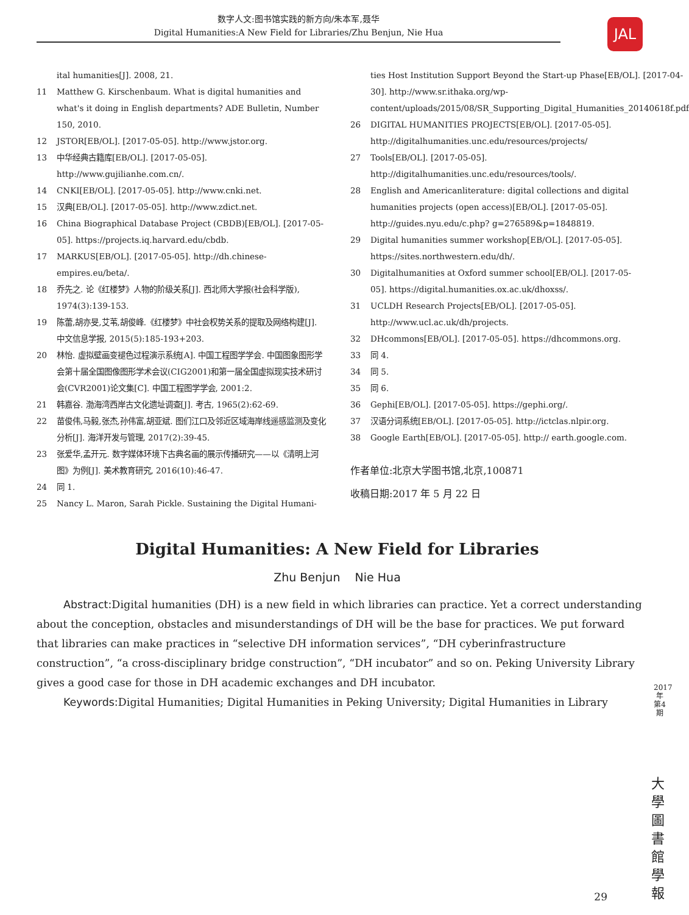数字人文:图书馆实践的新方向/朱本军,聂华
Digital Humanities:A New Field for Libraries/Zhu Benjun, Nie Hua
JAL
ital humanities[J]. 2008, 21.
11 Matthew G. Kirschenbaum. What is digital humanities and what's it doing in English departments? ADE Bulletin, Number 150, 2010.
12 JSTOR[EB/OL]. [2017-05-05]. http://www.jstor.org.
13 中华经典古籍库[EB/OL]. [2017-05-05]. http://www.gujilianhe.com.cn/.
14 CNKI[EB/OL]. [2017-05-05]. http://www.cnki.net.
15 汉典[EB/OL]. [2017-05-05]. http://www.zdict.net.
16 China Biographical Database Project (CBDB)[EB/OL]. [2017-05-05]. https://projects.iq.harvard.edu/cbdb.
17 MARKUS[EB/OL]. [2017-05-05]. http://dh.chinese-empires.eu/beta/.
18 乔先之. 论《红楼梦》人物的阶级关系[J]. 西北师大学报(社会科学版), 1974(3):139-153.
19 陈蕾,胡亦旻,艾苇,胡俊峰.《红楼梦》中社会权势关系的提取及网络构建[J]. 中文信息学报, 2015(5):185-193+203.
20 林怡. 虚拟壁画变褪色过程演示系统[A]. 中国工程图学学会. 中国图象图形学会第十届全国图像图形学术会议(CIG2001)和第一届全国虚拟现实技术研讨会(CVR2001)论文集[C]. 中国工程图学学会, 2001:2.
21 韩嘉谷. 渤海湾西岸古文化遗址调查[J]. 考古, 1965(2):62-69.
22 苗俊伟,马毅,张杰,孙伟富,胡亚斌. 图们江口及邻近区域海岸线遥感监测及变化分析[J]. 海洋开发与管理, 2017(2):39-45.
23 张爱华,孟开元. 数字媒体环境下古典名画的展示传播研究——以《清明上河图》为例[J]. 美术教育研究, 2016(10):46-47.
24 同 1.
25 Nancy L. Maron, Sarah Pickle. Sustaining the Digital Humani-
ties Host Institution Support Beyond the Start-up Phase[EB/OL]. [2017-04-30]. http://www.sr.ithaka.org/wp-content/uploads/2015/08/SR_Supporting_Digital_Humanities_20140618f.pdf
26 DIGITAL HUMANITIES PROJECTS[EB/OL]. [2017-05-05]. http://digitalhumanities.unc.edu/resources/projects/
27 Tools[EB/OL]. [2017-05-05]. http://digitalhumanities.unc.edu/resources/tools/.
28 English and Americanliterature: digital collections and digital humanities projects (open access)[EB/OL]. [2017-05-05]. http://guides.nyu.edu/c.php? g=276589&p=1848819.
29 Digital humanities summer workshop[EB/OL]. [2017-05-05]. https://sites.northwestern.edu/dh/.
30 Digitalhumanities at Oxford summer school[EB/OL]. [2017-05-05]. https://digital.humanities.ox.ac.uk/dhoxss/.
31 UCLDH Research Projects[EB/OL]. [2017-05-05]. http://www.ucl.ac.uk/dh/projects.
32 DHcommons[EB/OL]. [2017-05-05]. https://dhcommons.org.
33 同 4.
34 同 5.
35 同 6.
36 Gephi[EB/OL]. [2017-05-05]. https://gephi.org/.
37 汉语分词系统[EB/OL]. [2017-05-05]. http://ictclas.nlpir.org.
38 Google Earth[EB/OL]. [2017-05-05]. http:// earth.google.com.
作者单位:北京大学图书馆,北京,100871
收稿日期:2017 年 5 月 22 日
Digital Humanities: A New Field for Libraries
Zhu Benjun Nie Hua
Abstract: Digital humanities (DH) is a new field in which libraries can practice. Yet a correct understanding about the conception, obstacles and misunderstandings of DH will be the base for practices. We put forward that libraries can make practices in “selective DH information services”, “DH cyberinfrastructure construction”, “a cross-disciplinary bridge construction”, “DH incubator” and so on. Peking University Library gives a good case for those in DH academic exchanges and DH incubator.
Keywords: Digital Humanities; Digital Humanities in Peking University; Digital Humanities in Library
2017年第4期
大學圖書館學報
29